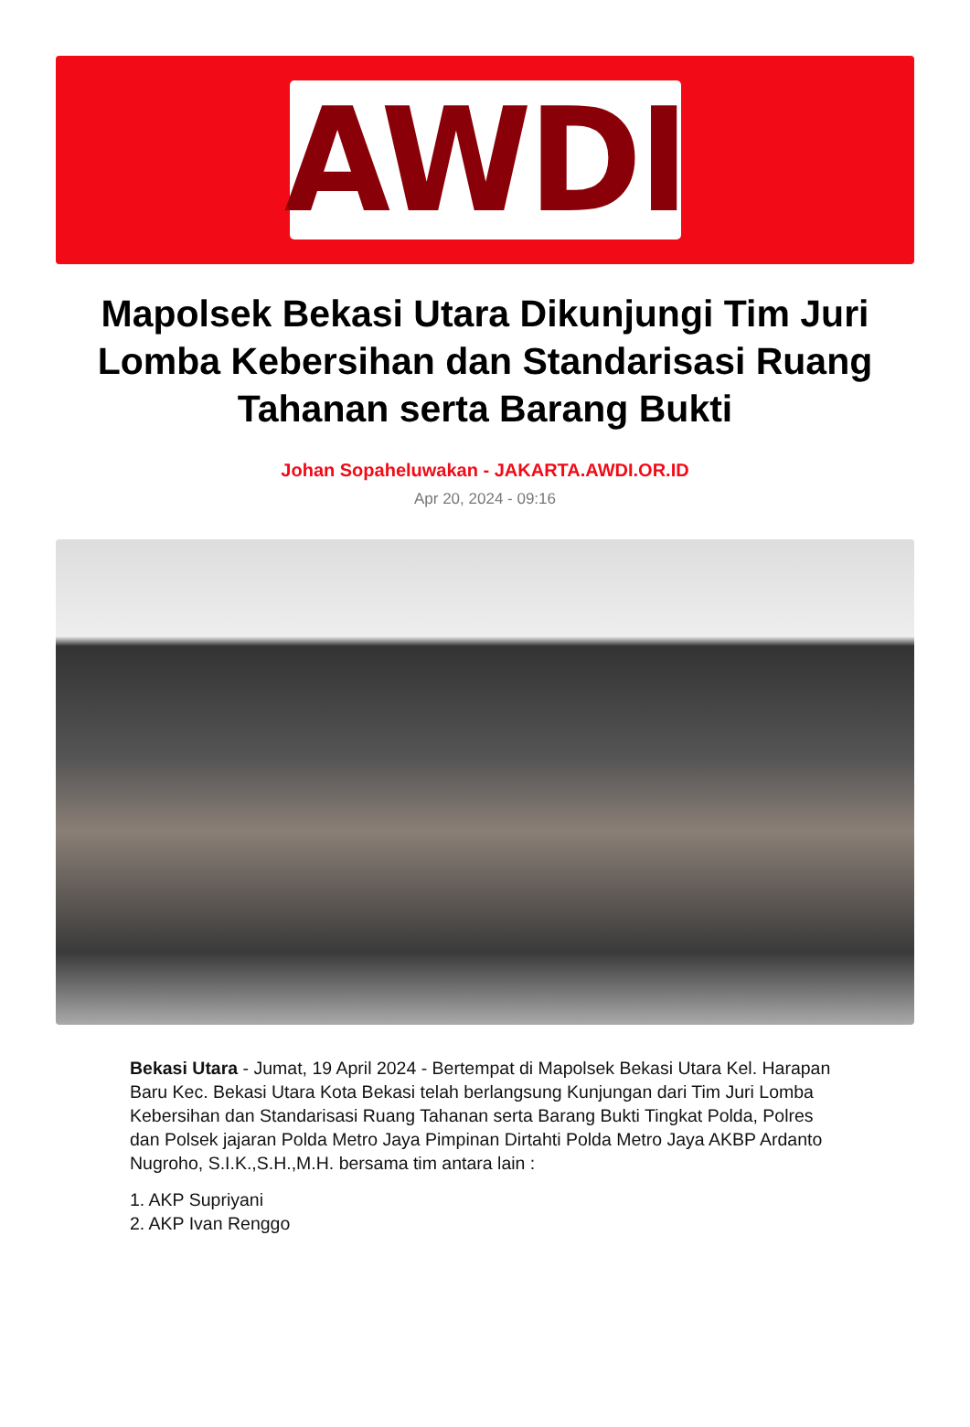AWDI
Mapolsek Bekasi Utara Dikunjungi Tim Juri Lomba Kebersihan dan Standarisasi Ruang Tahanan serta Barang Bukti
Johan Sopaheluwakan - JAKARTA.AWDI.OR.ID
Apr 20, 2024 - 09:16
Bekasi Utara - Jumat, 19 April 2024 - Bertempat di Mapolsek Bekasi Utara Kel. Harapan Baru Kec. Bekasi Utara Kota Bekasi telah berlangsung Kunjungan dari Tim Juri Lomba Kebersihan dan Standarisasi Ruang Tahanan serta Barang Bukti Tingkat Polda, Polres dan Polsek jajaran Polda Metro Jaya Pimpinan Dirtahti Polda Metro Jaya AKBP Ardanto Nugroho, S.I.K.,S.H.,M.H. bersama tim antara lain :
1. AKP Supriyani
2. AKP Ivan Renggo